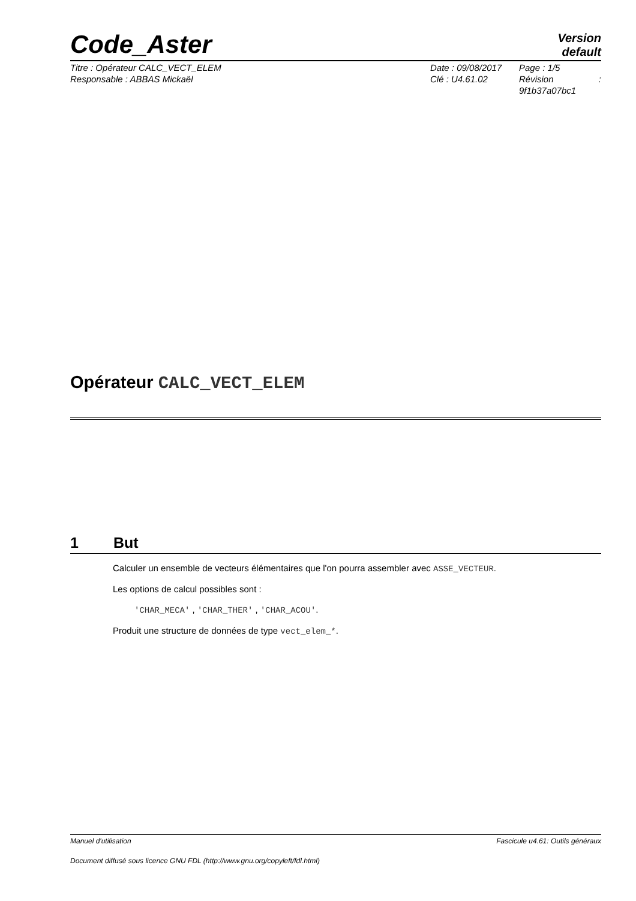Code_Aster
Version
default
Titre : Opérateur CALC_VECT_ELEM
Responsable : ABBAS Mickaël
Date : 09/08/2017
Clé : U4.61.02
Page : 1/5
Révision:
9f1b37a07bc1
Opérateur CALC_VECT_ELEM
1 But
Calculer un ensemble de vecteurs élémentaires que l'on pourra assembler avec ASSE_VECTEUR.
Les options de calcul possibles sont :
'CHAR_MECA' , 'CHAR_THER' , 'CHAR_ACOU'.
Produit une structure de données de type vect_elem_*.
Manuel d'utilisation Fascicule u4.61: Outils généraux
Document diffusé sous licence GNU FDL (http://www.gnu.org/copyleft/fdl.html)